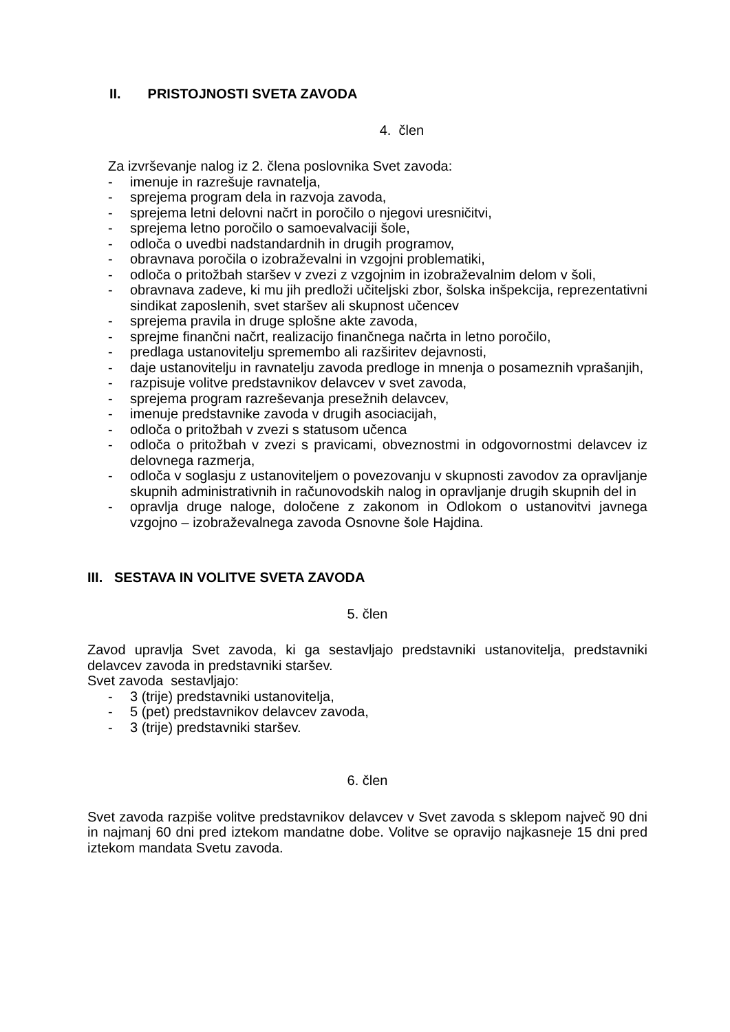II. PRISTOJNOSTI SVETA ZAVODA
4. člen
Za izvrševanje nalog iz 2. člena poslovnika Svet zavoda:
- imenuje in razrešuje ravnatelja,
- sprejema program dela in razvoja zavoda,
- sprejema letni delovni načrt in poročilo o njegovi uresničitvi,
- sprejema letno poročilo o samoevalvaciji šole,
- odloča o uvedbi nadstandardnih in drugih programov,
- obravnava poročila o izobraževalni in vzgojni problematiki,
- odloča o pritožbah staršev v zvezi z vzgojnim in izobraževalnim delom v šoli,
- obravnava zadeve, ki mu jih predloži učiteljski zbor, šolska inšpekcija, reprezentativni sindikat zaposlenih, svet staršev ali skupnost učencev
- sprejema pravila in druge splošne akte zavoda,
- sprejme finančni načrt, realizacijo finančnega načrta in letno poročilo,
- predlaga ustanovitelju spremembo ali razširitev dejavnosti,
- daje ustanovitelju in ravnatelju zavoda predloge in mnenja o posameznih vprašanjih,
- razpisuje volitve predstavnikov delavcev v svet zavoda,
- sprejema program razreševanja presežnih delavcev,
- imenuje predstavnike zavoda v drugih asociacijah,
- odloča o pritožbah v zvezi s statusom učenca
- odloča o pritožbah v zvezi s pravicami, obveznostmi in odgovornostmi delavcev iz delovnega razmerja,
- odloča v soglasju z ustanoviteljem o povezovanju v skupnosti zavodov za opravljanje skupnih administrativnih in računovodskih nalog in opravljanje drugih skupnih del in
- opravlja druge naloge, določene z zakonom in Odlokom o ustanovitvi javnega vzgojno – izobraževalnega zavoda Osnovne šole Hajdina.
III. SESTAVA IN VOLITVE SVETA ZAVODA
5. člen
Zavod upravlja Svet zavoda, ki ga sestavljajo predstavniki ustanovitelja, predstavniki delavcev zavoda in predstavniki staršev.
Svet zavoda sestavljajo:
- 3 (trije) predstavniki ustanovitelja,
- 5 (pet) predstavnikov delavcev zavoda,
- 3 (trije) predstavniki staršev.
6. člen
Svet zavoda razpiše volitve predstavnikov delavcev v Svet zavoda s sklepom največ 90 dni in najmanj 60 dni pred iztekom mandatne dobe. Volitve se opravijo najkasneje 15 dni pred iztekom mandata Svetu zavoda.